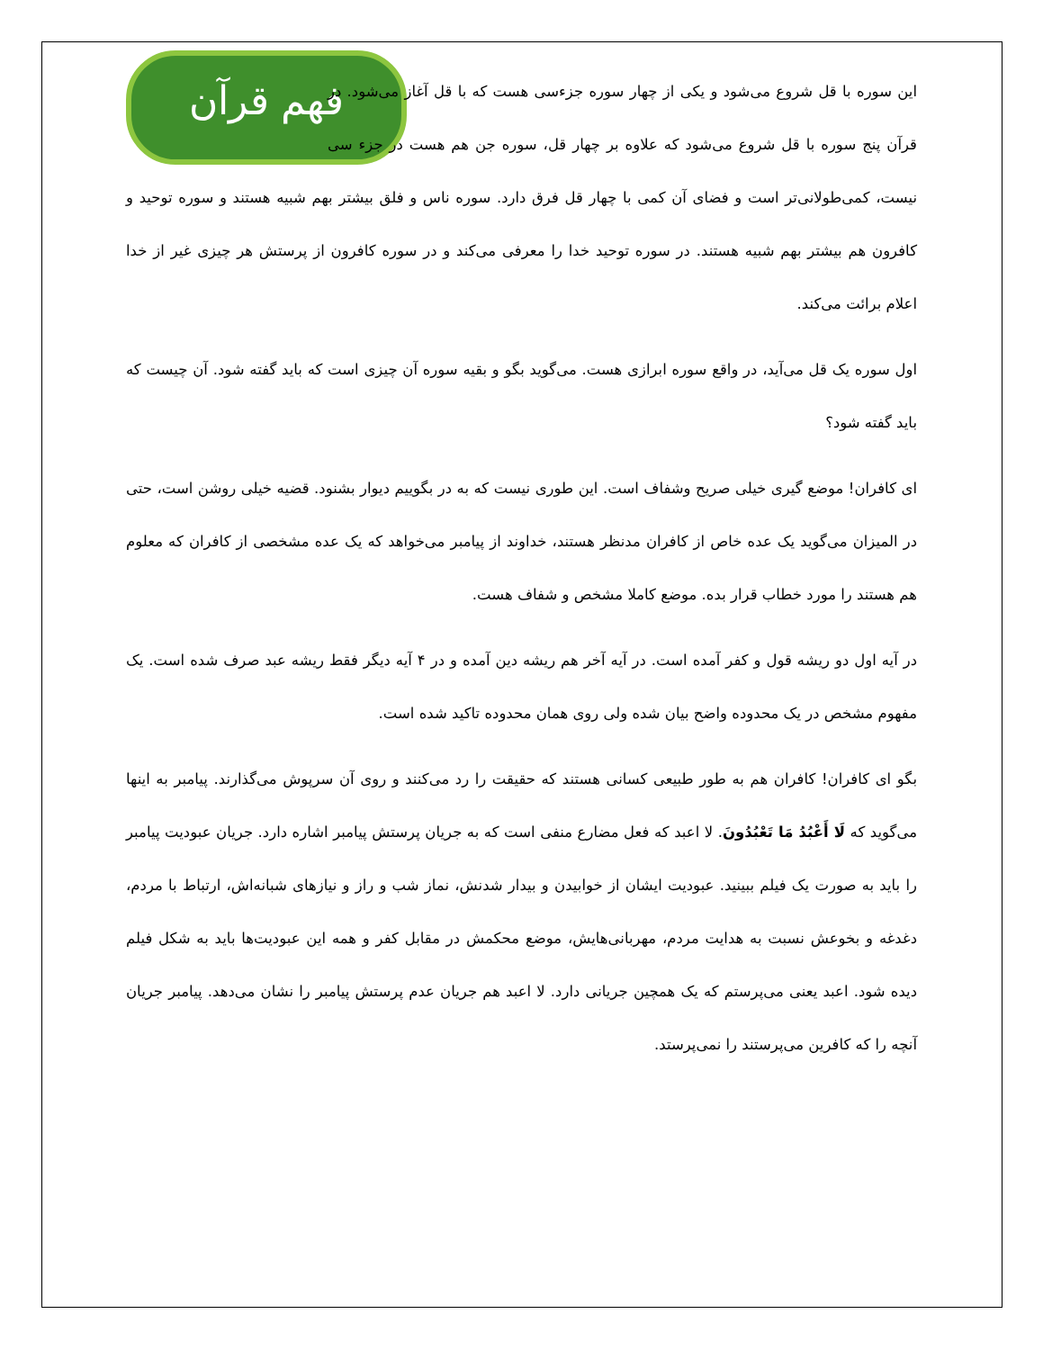فهم قرآن
این سوره با قل شروع می‌شود و یکی از چهار سوره جزءسی هست که با قل آغاز می‌شود. در قرآن پنج سوره با قل شروع می‌شود که علاوه بر چهار قل، سوره جن هم هست در جزء سی نیست، کمی‌طولانی‌تر است و فضای آن کمی با چهار قل فرق دارد. سوره ناس و فلق بیشتر بهم شبیه هستند و سوره توحید و کافرون هم بیشتر بهم شبیه هستند. در سوره توحید خدا را معرفی می‌کند و در سوره کافرون از پرستش هر چیزی غیر از خدا اعلام برائت می‌کند.
اول سوره یک قل می‌آید، در واقع سوره ابرازی هست. می‌گوید بگو و بقیه سوره آن چیزی است که باید گفته شود. آن چیست که باید گفته شود؟
ای کافران! موضع گیری خیلی صریح وشفاف است. این طوری نیست که به در بگوییم دیوار بشنود. قضیه خیلی روشن است، حتی در المیزان می‌گوید یک عده خاص از کافران مدنظر هستند، خداوند از پیامبر می‌خواهد که یک عده مشخصی از کافران که معلوم هم هستند را مورد خطاب قرار بده. موضع کاملا مشخص و شفاف هست.
در آیه اول دو ریشه قول و کفر آمده است. در آیه آخر هم ریشه دین آمده و در ۴ آیه دیگر فقط ریشه عبد صرف شده است. یک مفهوم مشخص در یک محدوده واضح بیان شده ولی روی همان محدوده تاکید شده است.
بگو ای کافران! کافران هم به طور طبیعی کسانی هستند که حقیقت را رد می‌کنند و روی آن سرپوش می‌گذارند. پیامبر به اینها می‌گوید که لَا أَعْبُدُ مَا تَعْبُدُونَ. لا اعبد که فعل مضارع منفی است که به جریان پرستش پیامبر اشاره دارد. جریان عبودیت پیامبر را باید به صورت یک فیلم ببینید. عبودیت ایشان از خوابیدن و بیدار شدنش، نماز شب و راز و نیازهای شبانه‌اش، ارتباط با مردم، دغدغه و بخوعش نسبت به هدایت مردم، مهربانی‌هایش، موضع محکمش در مقابل کفر و همه این عبودیت‌ها باید به شکل فیلم دیده شود. اعبد یعنی می‌پرستم که یک همچین جریانی دارد. لا اعبد هم جریان عدم پرستش پیامبر را نشان می‌دهد. پیامبر جریان آنچه را که کافرین می‌پرستند را نمی‌پرستد.